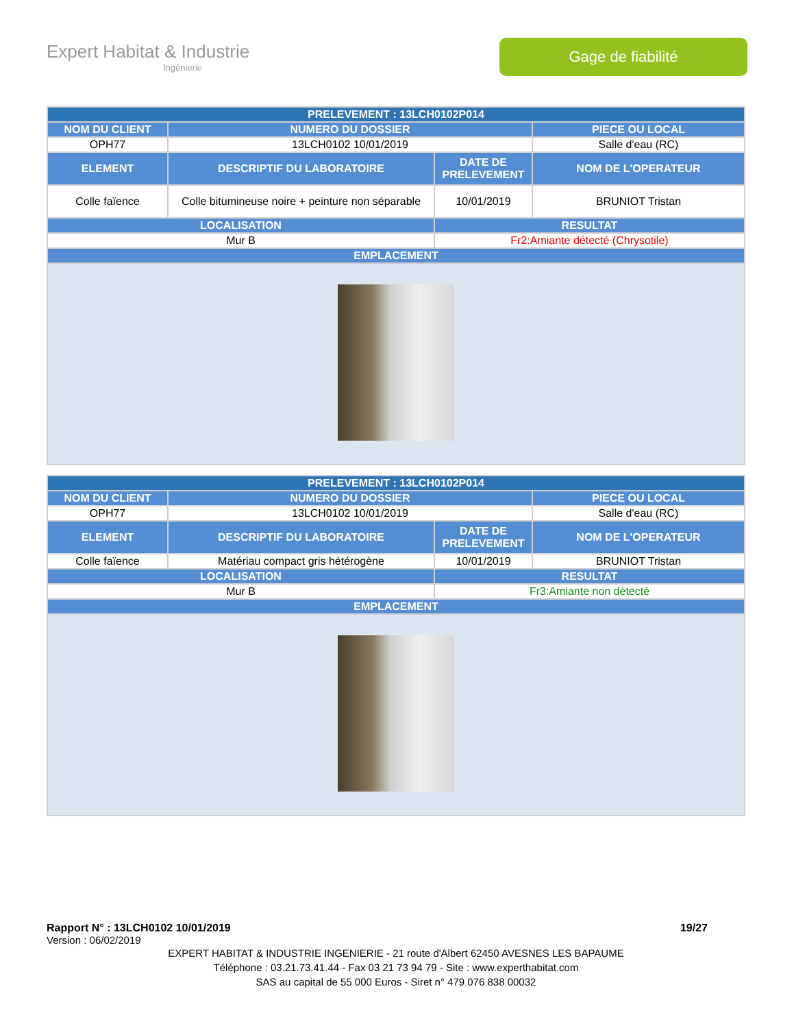Expert Habitat & Industrie
Ingénierie
Gage de fiabilité
| PRELEVEMENT : 13LCH0102P014 | | | |
| --- | --- | --- | --- |
| NOM DU CLIENT | NUMERO DU DOSSIER | | PIECE OU LOCAL |
| OPH77 | 13LCH0102 10/01/2019 | | Salle d'eau (RC) |
| ELEMENT | DESCRIPTIF DU LABORATOIRE | DATE DE PRELEVEMENT | NOM DE L'OPERATEUR |
| Colle faïence | Colle bitumineuse noire + peinture non séparable | 10/01/2019 | BRUNIOT Tristan |
| LOCALISATION | | RESULTAT | |
| Mur B | | Fr2:Amiante détecté (Chrysotile) | |
| EMPLACEMENT | | | |
| PRELEVEMENT : 13LCH0102P014 | | | |
| --- | --- | --- | --- |
| NOM DU CLIENT | NUMERO DU DOSSIER | | PIECE OU LOCAL |
| OPH77 | 13LCH0102 10/01/2019 | | Salle d'eau (RC) |
| ELEMENT | DESCRIPTIF DU LABORATOIRE | DATE DE PRELEVEMENT | NOM DE L'OPERATEUR |
| Colle faïence | Matériau compact gris hétérogène | 10/01/2019 | BRUNIOT Tristan |
| LOCALISATION | | RESULTAT | |
| Mur B | | Fr3:Amiante non détecté | |
| EMPLACEMENT | | | |
Rapport N° : 13LCH0102 10/01/2019 19/27
Version : 06/02/2019
EXPERT HABITAT & INDUSTRIE INGENIERIE - 21 route d'Albert 62450 AVESNES LES BAPAUME
Téléphone : 03.21.73.41.44 - Fax 03 21 73 94 79 - Site : www.experthabitat.com
SAS au capital de 55 000 Euros - Siret n° 479 076 838 00032